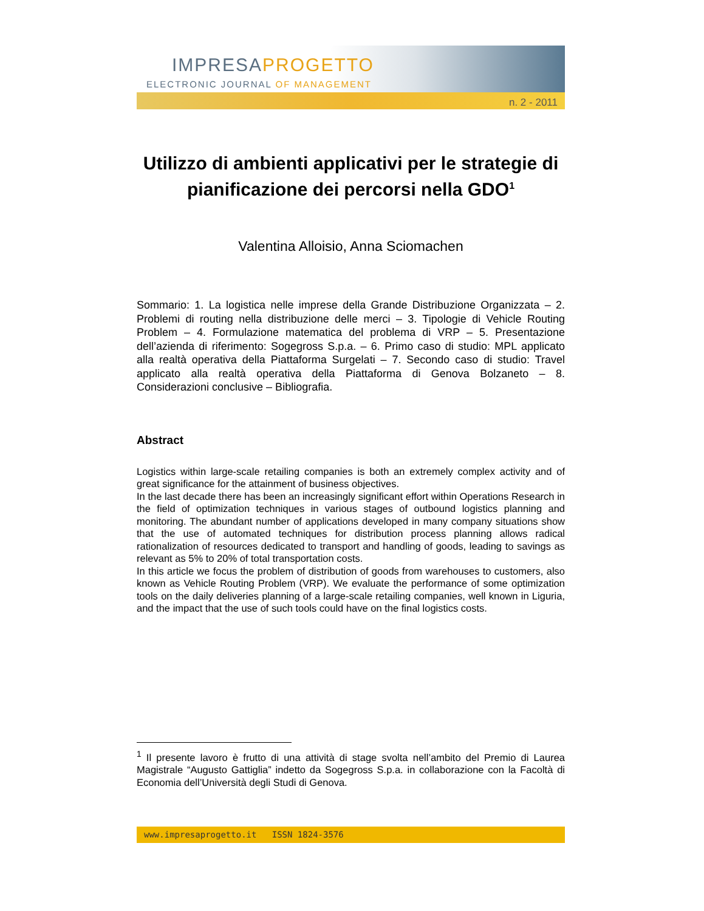IMPRESAPROGETTO
ELECTRONIC JOURNAL OF MANAGEMENT
n. 2 - 2011
Utilizzo di ambienti applicativi per le strategie di pianificazione dei percorsi nella GDO<sup>1</sup>
Valentina Alloisio, Anna Sciomachen
Sommario: 1. La logistica nelle imprese della Grande Distribuzione Organizzata – 2. Problemi di routing nella distribuzione delle merci – 3. Tipologie di Vehicle Routing Problem – 4. Formulazione matematica del problema di VRP – 5. Presentazione dell’azienda di riferimento: Sogegross S.p.a. – 6. Primo caso di studio: MPL applicato alla realtà operativa della Piattaforma Surgelati – 7. Secondo caso di studio: Travel applicato alla realtà operativa della Piattaforma di Genova Bolzaneto – 8. Considerazioni conclusive – Bibliografia.
Abstract
Logistics within large-scale retailing companies is both an extremely complex activity and of great significance for the attainment of business objectives.
In the last decade there has been an increasingly significant effort within Operations Research in the field of optimization techniques in various stages of outbound logistics planning and monitoring. The abundant number of applications developed in many company situations show that the use of automated techniques for distribution process planning allows radical rationalization of resources dedicated to transport and handling of goods, leading to savings as relevant as 5% to 20% of total transportation costs.
In this article we focus the problem of distribution of goods from warehouses to customers, also known as Vehicle Routing Problem (VRP). We evaluate the performance of some optimization tools on the daily deliveries planning of a large-scale retailing companies, well known in Liguria, and the impact that the use of such tools could have on the final logistics costs.
<sup>1</sup> Il presente lavoro è frutto di una attività di stage svolta nell’ambito del Premio di Laurea Magistrale “Augusto Gattiglia” indetto da Sogegross S.p.a. in collaborazione con la Facoltà di Economia dell’Università degli Studi di Genova.
www.impresaprogetto.it ISSN 1824-3576